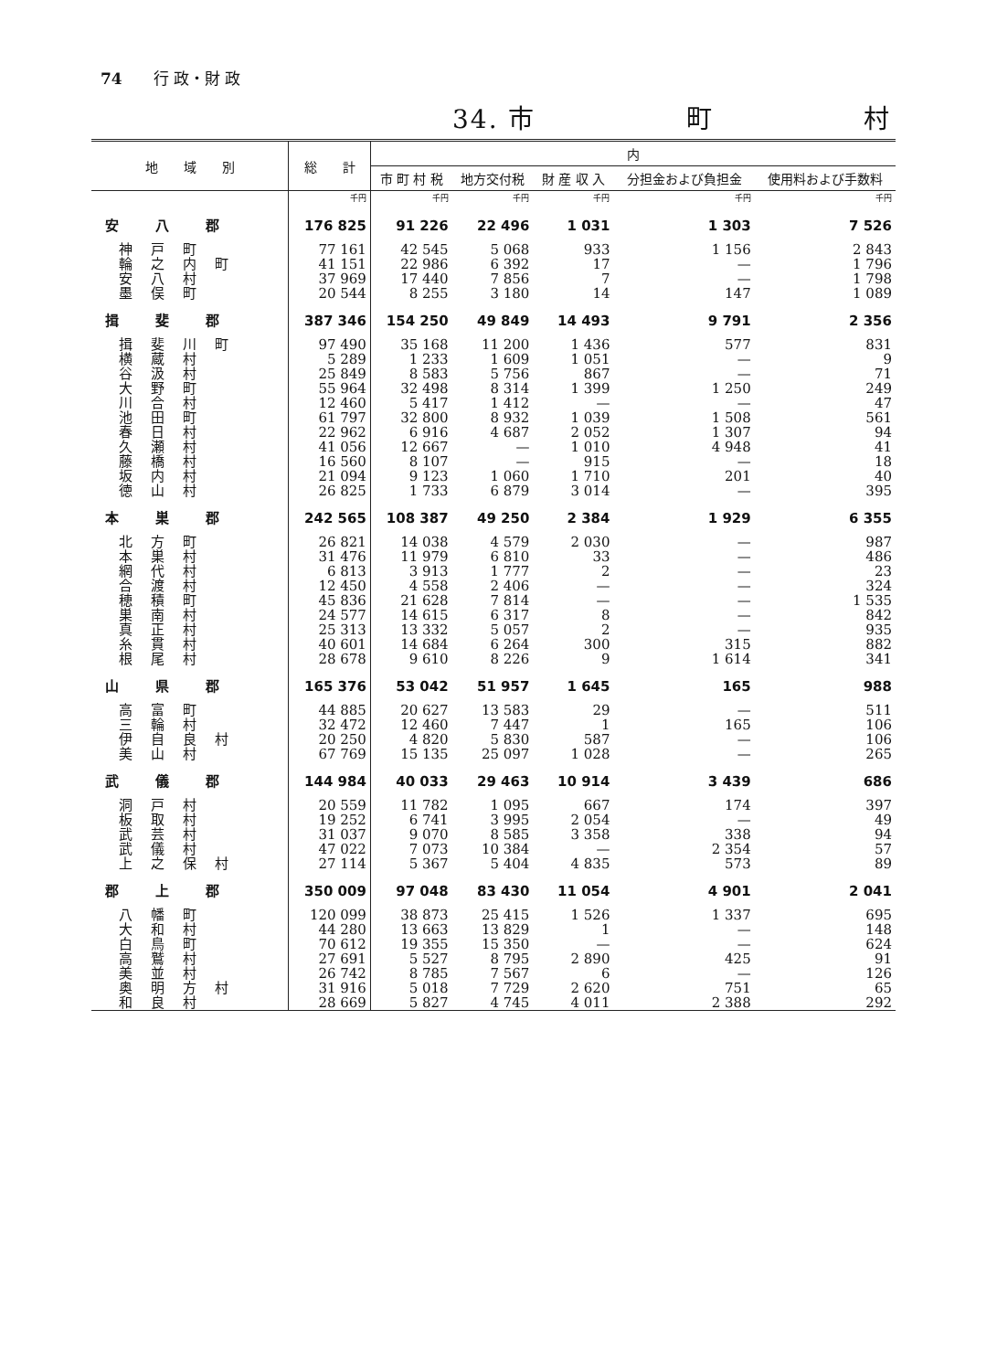74　　行 政・財 政
34. 市 町 村
| 地 域 別 | 総 計 | 内 | | | | |
| --- | --- | --- | --- | --- | --- | --- |
| | | 市 町 村 税 | 地方交付税 | 財 産 収 入 | 分担金および負担金 | 使用料および手数料 |
| | 千円 | 千円 | 千円 | 千円 | 千円 | 千円 |
| 安八郡 | 176 825 | 91 226 | 22 496 | 1 031 | 1 303 | 7 526 |
| 神戸町 | 77 161 | 42 545 | 5 068 | 933 | 1 156 | 2 843 |
| 輪之内町 | 41 151 | 22 986 | 6 392 | 17 | — | 1 796 |
| 安八村 | 37 969 | 17 440 | 7 856 | 7 | — | 1 798 |
| 墨俣町 | 20 544 | 8 255 | 3 180 | 14 | 147 | 1 089 |
| 揖斐郡 | 387 346 | 154 250 | 49 849 | 14 493 | 9 791 | 2 356 |
| 揖斐川町 | 97 490 | 35 168 | 11 200 | 1 436 | 577 | 831 |
| 横蔵村 | 5 289 | 1 233 | 1 609 | 1 051 | — | 9 |
| 谷汲村 | 25 849 | 8 583 | 5 756 | 867 | — | 71 |
| 大野町 | 55 964 | 32 498 | 8 314 | 1 399 | 1 250 | 249 |
| 川合村 | 12 460 | 5 417 | 1 412 | — | — | 47 |
| 池田町 | 61 797 | 32 800 | 8 932 | 1 039 | 1 508 | 561 |
| 春日村 | 22 962 | 6 916 | 4 687 | 2 052 | 1 307 | 94 |
| 久瀬村 | 41 056 | 12 667 | — | 1 010 | 4 948 | 41 |
| 藤橋村 | 16 560 | 8 107 | — | 915 | — | 18 |
| 坂内村 | 21 094 | 9 123 | 1 060 | 1 710 | 201 | 40 |
| 徳山村 | 26 825 | 1 733 | 6 879 | 3 014 | — | 395 |
| 本巣郡 | 242 565 | 108 387 | 49 250 | 2 384 | 1 929 | 6 355 |
| 北方町 | 26 821 | 14 038 | 4 579 | 2 030 | — | 987 |
| 本巣村 | 31 476 | 11 979 | 6 810 | 33 | — | 486 |
| 網代村 | 6 813 | 3 913 | 1 777 | 2 | — | 23 |
| 合渡村 | 12 450 | 4 558 | 2 406 | — | — | 324 |
| 穂積町 | 45 836 | 21 628 | 7 814 | — | — | 1 535 |
| 巣南村 | 24 577 | 14 615 | 6 317 | 8 | — | 842 |
| 真正村 | 25 313 | 13 332 | 5 057 | 2 | — | 935 |
| 糸貫村 | 40 601 | 14 684 | 6 264 | 300 | 315 | 882 |
| 根尾村 | 28 678 | 9 610 | 8 226 | 9 | 1 614 | 341 |
| 山県郡 | 165 376 | 53 042 | 51 957 | 1 645 | 165 | 988 |
| 高富町 | 44 885 | 20 627 | 13 583 | 29 | — | 511 |
| 三輪村 | 32 472 | 12 460 | 7 447 | 1 | 165 | 106 |
| 伊自良村 | 20 250 | 4 820 | 5 830 | 587 | — | 106 |
| 美山村 | 67 769 | 15 135 | 25 097 | 1 028 | — | 265 |
| 武儀郡 | 144 984 | 40 033 | 29 463 | 10 914 | 3 439 | 686 |
| 洞戸村 | 20 559 | 11 782 | 1 095 | 667 | 174 | 397 |
| 板取村 | 19 252 | 6 741 | 3 995 | 2 054 | — | 49 |
| 武芸村 | 31 037 | 9 070 | 8 585 | 3 358 | 338 | 94 |
| 武儀村 | 47 022 | 7 073 | 10 384 | — | 2 354 | 57 |
| 上之保村 | 27 114 | 5 367 | 5 404 | 4 835 | 573 | 89 |
| 郡上郡 | 350 009 | 97 048 | 83 430 | 11 054 | 4 901 | 2 041 |
| 八幡町 | 120 099 | 38 873 | 25 415 | 1 526 | 1 337 | 695 |
| 大和村 | 44 280 | 13 663 | 13 829 | 1 | — | 148 |
| 白鳥町 | 70 612 | 19 355 | 15 350 | — | — | 624 |
| 高鷲村 | 27 691 | 5 527 | 8 795 | 2 890 | 425 | 91 |
| 美並村 | 26 742 | 8 785 | 7 567 | 6 | — | 126 |
| 奥明方村 | 31 916 | 5 018 | 7 729 | 2 620 | 751 | 65 |
| 和良村 | 28 669 | 5 827 | 4 745 | 4 011 | 2 388 | 292 |